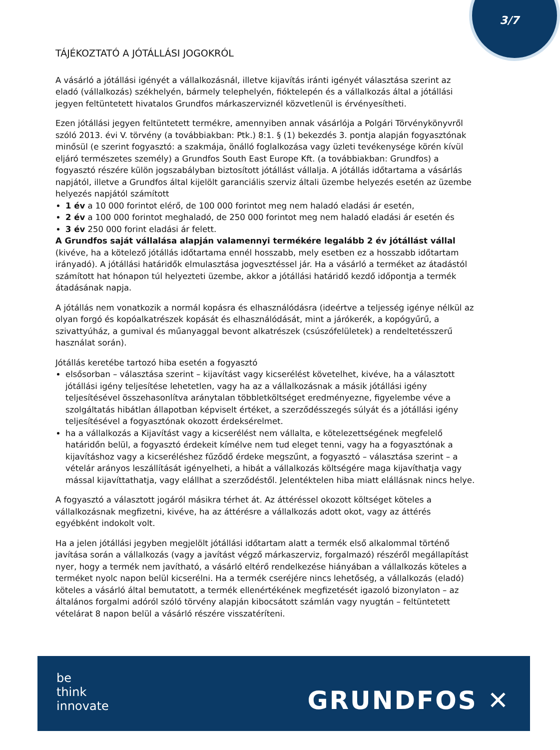3/7
TÁJÉKOZTATÓ A JÓTÁLLÁSI JOGOKRÓL
A vásárló a jótállási igényét a vállalkozásnál, illetve kijavítás iránti igényét választása szerint az eladó (vállalkozás) székhelyén, bármely telephelyén, fióktelepén és a vállalkozás által a jótállási jegyen feltüntetett hivatalos Grundfos márkaszerviznél közvetlenül is érvényesítheti.
Ezen jótállási jegyen feltüntetett termékre, amennyiben annak vásárlója a Polgári Törvénykönyvről szóló 2013. évi V. törvény (a továbbiakban: Ptk.) 8:1. § (1) bekezdés 3. pontja alapján fogyasztónak minősül (e szerint fogyasztó: a szakmája, önálló foglalkozása vagy üzleti tevékenysége körén kívül eljáró természetes személy) a Grundfos South East Europe Kft. (a továbbiakban: Grundfos) a fogyasztó részére külön jogszabályban biztosított jótállást vállalja. A jótállás időtartama a vásárlás napjától, illetve a Grundfos által kijelölt garanciális szerviz általi üzembe helyezés esetén az üzembe helyezés napjától számított
1 év a 10 000 forintot elérő, de 100 000 forintot meg nem haladó eladási ár esetén,
2 év a 100 000 forintot meghaladó, de 250 000 forintot meg nem haladó eladási ár esetén és
3 év 250 000 forint eladási ár felett.
A Grundfos saját vállalása alapján valamennyi termékére legalább 2 év jótállást vállal (kivéve, ha a kötelező jótállás időtartama ennél hosszabb, mely esetben ez a hosszabb időtartam irányadó). A jótállási határidők elmulasztása jogvesztéssel jár. Ha a vásárló a terméket az átadástól számított hat hónapon túl helyezteti üzembe, akkor a jótállási határidő kezdő időpontja a termék átadásának napja.
A jótállás nem vonatkozik a normál kopásra és elhasználódásra (ideértve a teljesség igénye nélkül az olyan forgó és kopóalkatrészek kopását és elhasználódását, mint a járókerék, a kopógyűrű, a szivattyúház, a gumival és műanyaggal bevont alkatrészek (csúszófelületek) a rendeltetésszerű használat során).
Jótállás keretébe tartozó hiba esetén a fogyasztó
elsősorban – választása szerint – kijavítást vagy kicserélést követelhet, kivéve, ha a választott jótállási igény teljesítése lehetetlen, vagy ha az a vállalkozásnak a másik jótállási igény teljesítésével összehasonlítva aránytalan többletköltséget eredményezne, figyelembe véve a szolgáltatás hibátlan állapotban képviselt értéket, a szerződésszegés súlyát és a jótállási igény teljesítésével a fogyasztónak okozott érdeksérelmet.
ha a vállalkozás a Kijavítást vagy a kicserélést nem vállalta, e kötelezettségének megfelelő határidőn belül, a fogyasztó érdekeit kímélve nem tud eleget tenni, vagy ha a fogyasztónak a kijavításhoz vagy a kicseréléshez fűződő érdeke megszűnt, a fogyasztó – választása szerint – a vételár arányos leszállítását igényelheti, a hibát a vállalkozás költségére maga kijavíthatja vagy mással kijavíttathatja, vagy elállhat a szerződéstől. Jelentéktelen hiba miatt elállásnak nincs helye.
A fogyasztó a választott jogáról másikra térhet át. Az áttéréssel okozott költséget köteles a vállalkozásnak megfizetni, kivéve, ha az áttérésre a vállalkozás adott okot, vagy az áttérés egyébként indokolt volt.
Ha a jelen jótállási jegyben megjelölt jótállási időtartam alatt a termék első alkalommal történő javítása során a vállalkozás (vagy a javítást végző márkaszerviz, forgalmazó) részéről megállapítást nyer, hogy a termék nem javítható, a vásárló eltérő rendelkezése hiányában a vállalkozás köteles a terméket nyolc napon belül kicserélni. Ha a termék cseréjére nincs lehetőség, a vállalkozás (eladó) köteles a vásárló által bemutatott, a termék ellenértékének megfizetését igazoló bizonylaton – az általános forgalmi adóról szóló törvény alapján kibocsátott számlán vagy nyugtán – feltüntetett vételárat 8 napon belül a vásárló részére visszatéríteni.
be
think
innovate
GRUNDFOS ✕